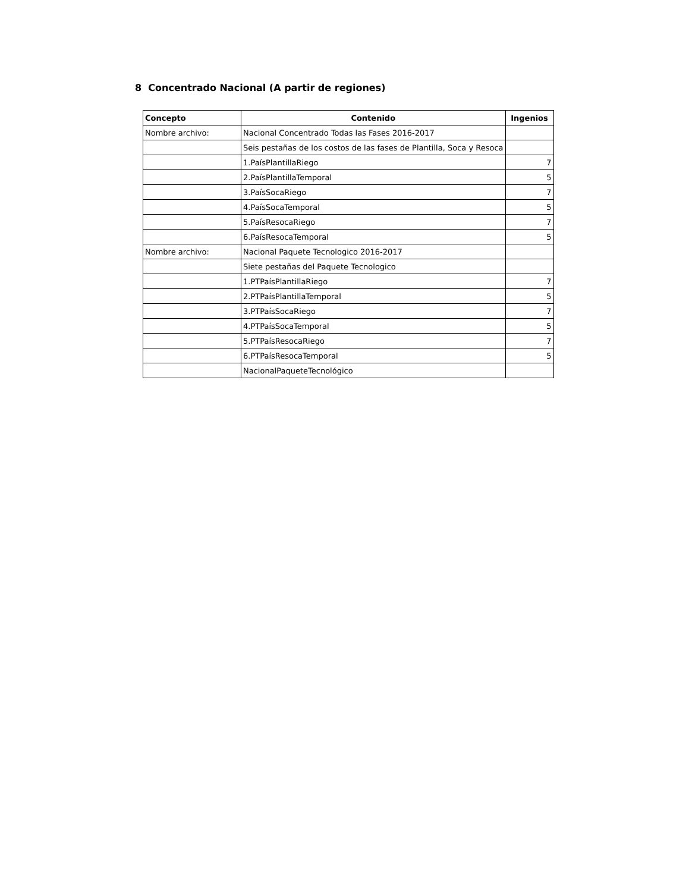8 Concentrado Nacional (A partir de regiones)
| Concepto | Contenido | Ingenios |
| --- | --- | --- |
| Nombre archivo: | Nacional Concentrado Todas las Fases 2016-2017 | |
| | Seis pestañas de los costos de las fases de Plantilla, Soca y Resoca | |
| | 1.PaísPlantillaRiego | 7 |
| | 2.PaísPlantillaTemporal | 5 |
| | 3.PaísSocaRiego | 7 |
| | 4.PaísSocaTemporal | 5 |
| | 5.PaísResocaRiego | 7 |
| | 6.PaísResocaTemporal | 5 |
| Nombre archivo: | Nacional Paquete Tecnologico 2016-2017 | |
| | Siete pestañas del Paquete Tecnologico | |
| | 1.PTPaísPlantillaRiego | 7 |
| | 2.PTPaísPlantillaTemporal | 5 |
| | 3.PTPaísSocaRiego | 7 |
| | 4.PTPaísSocaTemporal | 5 |
| | 5.PTPaísResocaRiego | 7 |
| | 6.PTPaísResocaTemporal | 5 |
| | NacionalPaqueteTecnológico | |